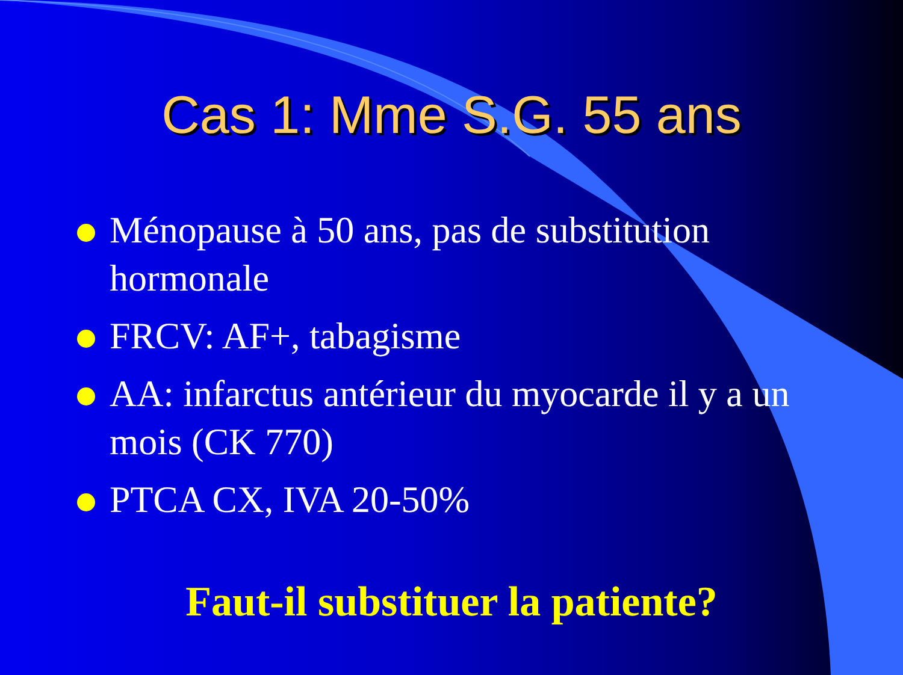Cas 1: Mme S.G. 55 ans
Ménopause à 50 ans, pas de substitution hormonale
FRCV: AF+, tabagisme
AA: infarctus antérieur du myocarde il y a un mois (CK 770)
PTCA CX, IVA 20-50%
Faut-il substituer la patiente?